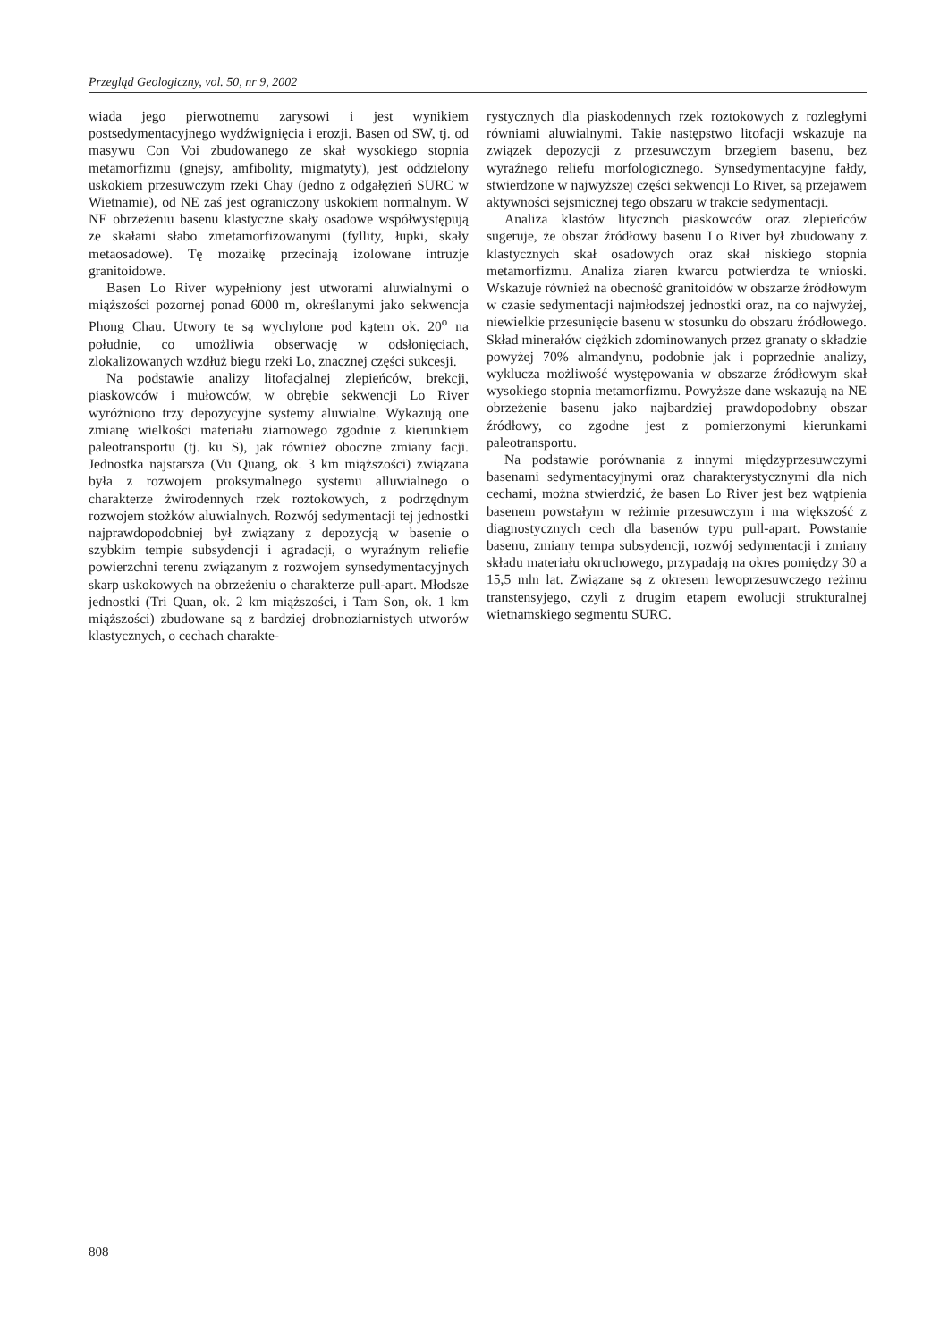Przegląd Geologiczny, vol. 50, nr 9, 2002
wiada jego pierwotnemu zarysowi i jest wynikiem postsedymentacyjnego wydźwignięcia i erozji. Basen od SW, tj. od masywu Con Voi zbudowanego ze skał wysokiego stopnia metamorfizmu (gnejsy, amfibolity, migmatyty), jest oddzielony uskokiem przesuwczym rzeki Chay (jedno z odgałęzień SURC w Wietnamie), od NE zaś jest ograniczony uskokiem normalnym. W NE obrzeżeniu basenu klastyczne skały osadowe współwystępują ze skałami słabo zmetamorfizowanymi (fyllity, łupki, skały metaosadowe). Tę mozaikę przecinają izolowane intruzje granitoidowe.
Basen Lo River wypełniony jest utworami aluwialnymi o miąższości pozornej ponad 6000 m, określanymi jako sekwencja Phong Chau. Utwory te są wychylone pod kątem ok. 20<sup>o</sup> na południe, co umożliwia obserwację w odsłonięciach, zlokalizowanych wzdłuż biegu rzeki Lo, znacznej części sukcesji.
Na podstawie analizy litofacjalnej zlepieńców, brekcji, piaskowców i mułowców, w obrębie sekwencji Lo River wyróżniono trzy depozycyjne systemy aluwialne. Wykazują one zmianę wielkości materiału ziarnowego zgodnie z kierunkiem paleotransportu (tj. ku S), jak również oboczne zmiany facji. Jednostka najstarsza (Vu Quang, ok. 3 km miąższości) związana była z rozwojem proksymalnego systemu alluwialnego o charakterze żwirodennych rzek roztokowych, z podrzędnym rozwojem stożków aluwialnych. Rozwój sedymentacji tej jednostki najprawdopodobniej był związany z depozycją w basenie o szybkim tempie subsydencji i agradacji, o wyraźnym reliefie powierzchni terenu związanym z rozwojem synsedymentacyjnych skarp uskokowych na obrzeżeniu o charakterze pull-apart. Młodsze jednostki (Tri Quan, ok. 2 km miąższości, i Tam Son, ok. 1 km miąższości) zbudowane są z bardziej drobnoziarnistych utworów klastycznych, o cechach charakte-
rystycznych dla piaskodennych rzek roztokowych z rozległymi równiami aluwialnymi. Takie następstwo litofacji wskazuje na związek depozycji z przesuwczym brzegiem basenu, bez wyraźnego reliefu morfologicznego. Synsedymentacyjne fałdy, stwierdzone w najwyższej części sekwencji Lo River, są przejawem aktywności sejsmicznej tego obszaru w trakcie sedymentacji.
Analiza klastów litycznch piaskowców oraz zlepieńców sugeruje, że obszar źródłowy basenu Lo River był zbudowany z klastycznych skał osadowych oraz skał niskiego stopnia metamorfizmu. Analiza ziaren kwarcu potwierdza te wnioski. Wskazuje również na obecność granitoidów w obszarze źródłowym w czasie sedymentacji najmłodszej jednostki oraz, na co najwyżej, niewielkie przesunięcie basenu w stosunku do obszaru źródłowego. Skład minerałów ciężkich zdominowanych przez granaty o składzie powyżej 70% almandynu, podobnie jak i poprzednie analizy, wyklucza możliwość występowania w obszarze źródłowym skał wysokiego stopnia metamorfizmu. Powyższe dane wskazują na NE obrzeżenie basenu jako najbardziej prawdopodobny obszar źródłowy, co zgodne jest z pomierzonymi kierunkami paleotransportu.
Na podstawie porównania z innymi międzyprzesuwczymi basenami sedymentacyjnymi oraz charakterystycznymi dla nich cechami, można stwierdzić, że basen Lo River jest bez wątpienia basenem powstałym w reżimie przesuwczym i ma większość z diagnostycznych cech dla basenów typu pull-apart. Powstanie basenu, zmiany tempa subsydencji, rozwój sedymentacji i zmiany składu materiału okruchowego, przypadają na okres pomiędzy 30 a 15,5 mln lat. Związane są z okresem lewoprzesuwczego reżimu transtensyjego, czyli z drugim etapem ewolucji strukturalnej wietnamskiego segmentu SURC.
808